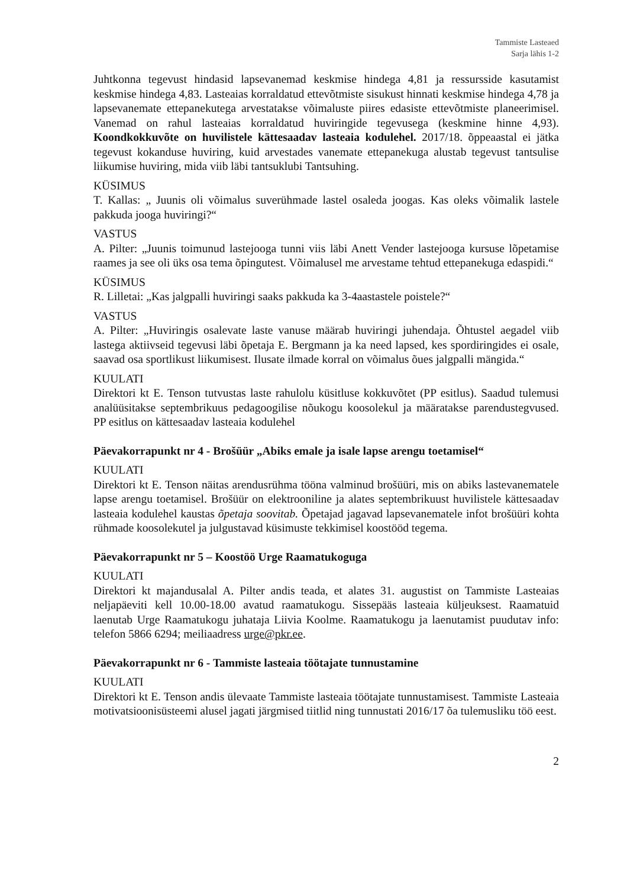Tammiste Lasteaed
Sarja lähis 1-2
Juhtkonna tegevust hindasid lapsevanemad keskmise hindega 4,81 ja ressursside kasutamist keskmise hindega 4,83. Lasteaias korraldatud ettevõtmiste sisukust hinnati keskmise hindega 4,78 ja lapsevanemate ettepanekutega arvestatakse võimaluste piires edasiste ettevõtmiste planeerimisel. Vanemad on rahul lasteaias korraldatud huviringide tegevusega (keskmine hinne 4,93). Koondkokkuvõte on huvilistele kättesaadav lasteaia kodulehel. 2017/18. õppeaastal ei jätka tegevust kokanduse huviring, kuid arvestades vanemate ettepanekuga alustab tegevust tantsulise liikumise huviring, mida viib läbi tantsuklubi Tantsuhing.
KÜSIMUS
T. Kallas: „ Juunis oli võimalus suverühmade lastel osaleda joogas. Kas oleks võimalik lastele pakkuda jooga huviringi?“
VASTUS
A. Pilter: „Juunis toimunud lastejooga tunni viis läbi Anett Vender lastejooga kursuse lõpetamise raames ja see oli üks osa tema õpingutest. Võimalusel me arvestame tehtud ettepanekuga edaspidi.“
KÜSIMUS
R. Lilletai: „Kas jalgpalli huviringi saaks pakkuda ka 3-4aastastele poistele?“
VASTUS
A. Pilter: „Huviringis osalevate laste vanuse määrab huviringi juhendaja. Õhtustel aegadel viib lastega aktiivseid tegevusi läbi õpetaja E. Bergmann ja ka need lapsed, kes spordiringides ei osale, saavad osa sportlikust liikumisest. Ilusate ilmade korral on võimalus õues jalgpalli mängida.“
KUULATI
Direktori kt E. Tenson tutvustas laste rahulolu küsitluse kokkuvõtet (PP esitlus). Saadud tulemusi analüüsitakse septembrikuus pedagoogilise nõukogu koosolekul ja määratakse parendustegvused. PP esitlus on kättesaadav lasteaia kodulehel
Päevakorrapunkt nr 4 - Brošüür „Abiks emale ja isale lapse arengu toetamisel“
KUULATI
Direktori kt E. Tenson näitas arendusrühma tööna valminud brošüüri, mis on abiks lastevanematele lapse arengu toetamisel. Brošüür on elektrooniline ja alates septembrikuust huvilistele kättesaadav lasteaia kodulehel kaustas õpetaja soovitab. Õpetajad jagavad lapsevanematele infot brošüüri kohta rühmade koosolekutel ja julgustavad küsimuste tekkimisel koostööd tegema.
Päevakorrapunkt nr 5 – Koostöö Urge Raamatukoguga
KUULATI
Direktori kt majandusalal A. Pilter andis teada, et alates 31. augustist on Tammiste Lasteaias neljapäeviti kell 10.00-18.00 avatud raamatukogu. Sissepääs lasteaia küljeuksest. Raamatuid laenutab Urge Raamatukogu juhataja Liivia Koolme. Raamatukogu ja laenutamist puudutav info: telefon 5866 6294; meiliaadress urge@pkr.ee.
Päevakorrapunkt nr 6 - Tammiste lasteaia töötajate tunnustamine
KUULATI
Direktori kt E. Tenson andis ülevaate Tammiste lasteaia töötajate tunnustamisest. Tammiste Lasteaia motivatsioonisüsteemi alusel jagati järgmised tiitlid ning tunnustati 2016/17 õa tulemusliku töö eest.
2